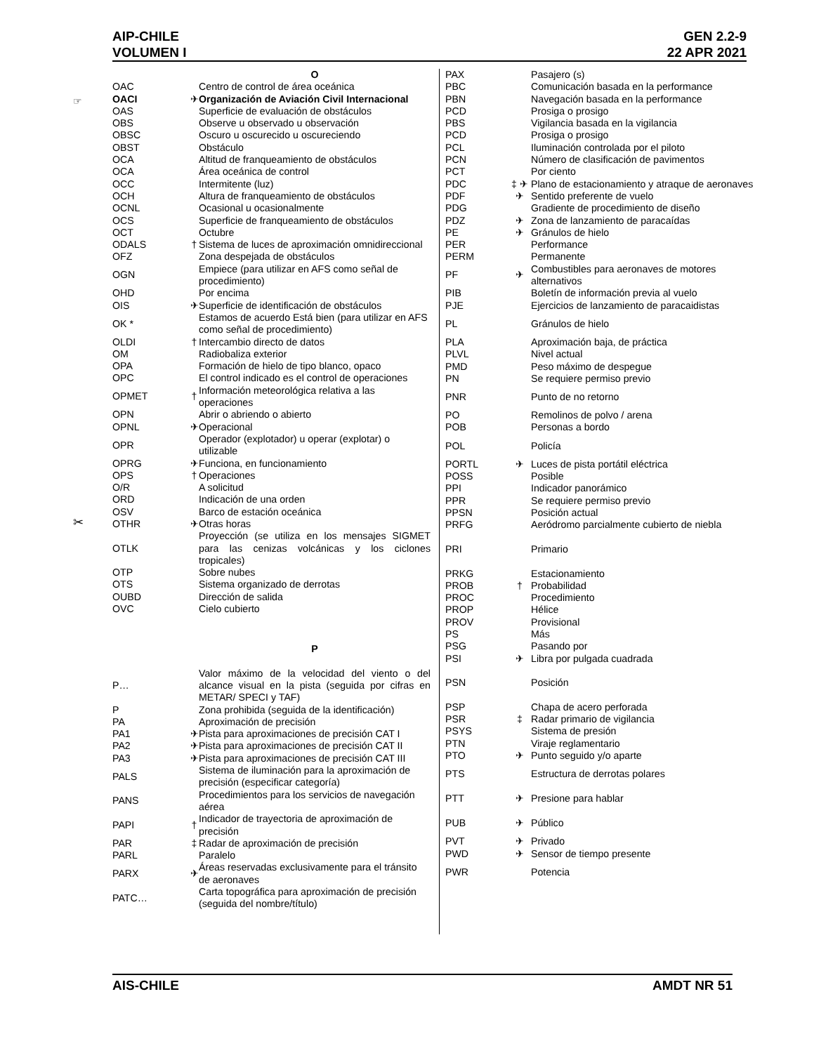AIP-CHILE
VOLUMEN I
GEN 2.2-9
22 APR 2021
☞
✂
| | | O |
| OAC | | Centro de control de área oceánica |
| OACI | ✈ | Organización de Aviación Civil Internacional |
| OAS | | Superficie de evaluación de obstáculos |
| OBS | | Observe u observado u observación |
| OBSC | | Oscuro u oscurecido u oscureciendo |
| OBST | | Obstáculo |
| OCA | | Altitud de franqueamiento de obstáculos |
| OCA | | Área oceánica de control |
| OCC | | Intermitente (luz) |
| OCH | | Altura de franqueamiento de obstáculos |
| OCNL | | Ocasional u ocasionalmente |
| OCS | | Superficie de franqueamiento de obstáculos |
| OCT | | Octubre |
| ODALS | † | Sistema de luces de aproximación omnidireccional |
| OFZ | | Zona despejada de obstáculos |
| OGN | | Empiece (para utilizar en AFS como señal de procedimiento) |
| OHD | | Por encima |
| OIS | ✈ | Superficie de identificación de obstáculos |
| OK * | | Estamos de acuerdo Está bien (para utilizar en AFS como señal de procedimiento) |
| OLDI | † | Intercambio directo de datos |
| OM | | Radiobaliza exterior |
| OPA | | Formación de hielo de tipo blanco, opaco |
| OPC | | El control indicado es el control de operaciones |
| OPMET | † | Información meteorológica relativa a las operaciones |
| OPN | | Abrir o abriendo o abierto |
| OPNL | ✈ | Operacional |
| OPR | | Operador (explotador) u operar (explotar) o utilizable |
| OPRG | ✈ | Funciona, en funcionamiento |
| OPS | † | Operaciones |
| O/R | | A solicitud |
| ORD | | Indicación de una orden |
| OSV | | Barco de estación oceánica |
| OTHR | ✈ | Otras horas |
| OTLK | | Proyección (se utiliza en los mensajes SIGMET para las cenizas volcánicas y los ciclones tropicales) |
| OTP | | Sobre nubes |
| OTS | | Sistema organizado de derrotas |
| OUBD | | Dirección de salida |
| OVC | | Cielo cubierto |
| | | P |
| P… | | Valor máximo de la velocidad del viento o del alcance visual en la pista (seguida por cifras en METAR/ SPECI y TAF) |
| P | | Zona prohibida (seguida de la identificación) |
| PA | | Aproximación de precisión |
| PA1 | ✈ | Pista para aproximaciones de precisión CAT I |
| PA2 | ✈ | Pista para aproximaciones de precisión CAT II |
| PA3 | ✈ | Pista para aproximaciones de precisión CAT III |
| PALS | | Sistema de iluminación para la aproximación de precisión (especificar categoría) |
| PANS | | Procedimientos para los servicios de navegación aérea |
| PAPI | † | Indicador de trayectoria de aproximación de precisión |
| PAR | ‡ | Radar de aproximación de precisión |
| PARL | | Paralelo |
| PARX | ✈ | Áreas reservadas exclusivamente para el tránsito de aeronaves |
| PATC… | | Carta topográfica para aproximación de precisión (seguida del nombre/título) |
| PAX | | Pasajero (s) |
| PBC | | Comunicación basada en la performance |
| PBN | | Navegación basada en la performance |
| PCD | | Prosiga o prosigo |
| PBS | | Vigilancia basada en la vigilancia |
| PCD | | Prosiga o prosigo |
| PCL | | Iluminación controlada por el piloto |
| PCN | | Número de clasificación de pavimentos |
| PCT | | Por ciento |
| PDC | ‡ ✈ | Plano de estacionamiento y atraque de aeronaves |
| PDF | ✈ | Sentido preferente de vuelo |
| PDG | | Gradiente de procedimiento de diseño |
| PDZ | ✈ | Zona de lanzamiento de paracaídas |
| PE | ✈ | Gránulos de hielo |
| PER | | Performance |
| PERM | | Permanente |
| PF | ✈ | Combustibles para aeronaves de motores alternativos |
| PIB | | Boletín de información previa al vuelo |
| PJE | | Ejercicios de lanzamiento de paracaidistas |
| PL | | Gránulos de hielo |
| PLA | | Aproximación baja, de práctica |
| PLVL | | Nivel actual |
| PMD | | Peso máximo de despegue |
| PN | | Se requiere permiso previo |
| PNR | | Punto de no retorno |
| PO | | Remolinos de polvo / arena |
| POB | | Personas a bordo |
| POL | | Policía |
| PORTL | ✈ | Luces de pista portátil eléctrica |
| POSS | | Posible |
| PPI | | Indicador panorámico |
| PPR | | Se requiere permiso previo |
| PPSN | | Posición actual |
| PRFG | | Aeródromo parcialmente cubierto de niebla |
| PRI | | Primario |
| PRKG | | Estacionamiento |
| PROB | † | Probabilidad |
| PROC | | Procedimiento |
| PROP | | Hélice |
| PROV | | Provisional |
| PS | | Más |
| PSG | | Pasando por |
| PSI | ✈ | Libra por pulgada cuadrada |
| PSN | | Posición |
| PSP | | Chapa de acero perforada |
| PSR | ‡ | Radar primario de vigilancia |
| PSYS | | Sistema de presión |
| PTN | | Viraje reglamentario |
| PTO | ✈ | Punto seguido y/o aparte |
| PTS | | Estructura de derrotas polares |
| PTT | ✈ | Presione para hablar |
| PUB | ✈ | Público |
| PVT | ✈ | Privado |
| PWD | ✈ | Sensor de tiempo presente |
| PWR | | Potencia |
AIS-CHILE AMDT NR 51